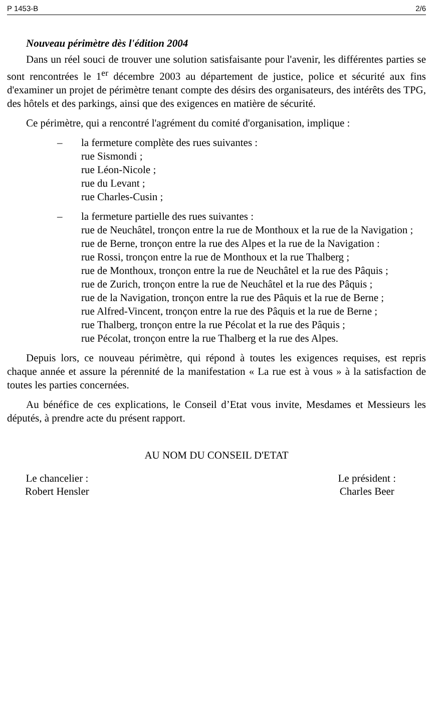P 1453-B 2/6
Nouveau périmètre dès l'édition 2004
Dans un réel souci de trouver une solution satisfaisante pour l'avenir, les différentes parties se sont rencontrées le 1<sup>er</sup> décembre 2003 au département de justice, police et sécurité aux fins d'examiner un projet de périmètre tenant compte des désirs des organisateurs, des intérêts des TPG, des hôtels et des parkings, ainsi que des exigences en matière de sécurité.
Ce périmètre, qui a rencontré l'agrément du comité d'organisation, implique :
– la fermeture complète des rues suivantes :
rue Sismondi ;
rue Léon-Nicole ;
rue du Levant ;
rue Charles-Cusin ;
– la fermeture partielle des rues suivantes :
rue de Neuchâtel, tronçon entre la rue de Monthoux et la rue de la Navigation ;
rue de Berne, tronçon entre la rue des Alpes et la rue de la Navigation :
rue Rossi, tronçon entre la rue de Monthoux et la rue Thalberg ;
rue de Monthoux, tronçon entre la rue de Neuchâtel et la rue des Pâquis ;
rue de Zurich, tronçon entre la rue de Neuchâtel et la rue des Pâquis ;
rue de la Navigation, tronçon entre la rue des Pâquis et la rue de Berne ;
rue Alfred-Vincent, tronçon entre la rue des Pâquis et la rue de Berne ;
rue Thalberg, tronçon entre la rue Pécolat et la rue des Pâquis ;
rue Pécolat, tronçon entre la rue Thalberg et la rue des Alpes.
Depuis lors, ce nouveau périmètre, qui répond à toutes les exigences requises, est repris chaque année et assure la pérennité de la manifestation « La rue est à vous » à la satisfaction de toutes les parties concernées.
Au bénéfice de ces explications, le Conseil d’Etat vous invite, Mesdames et Messieurs les députés, à prendre acte du présent rapport.
AU NOM DU CONSEIL D'ETAT
Le chancelier :
Robert Hensler
Le président :
Charles Beer